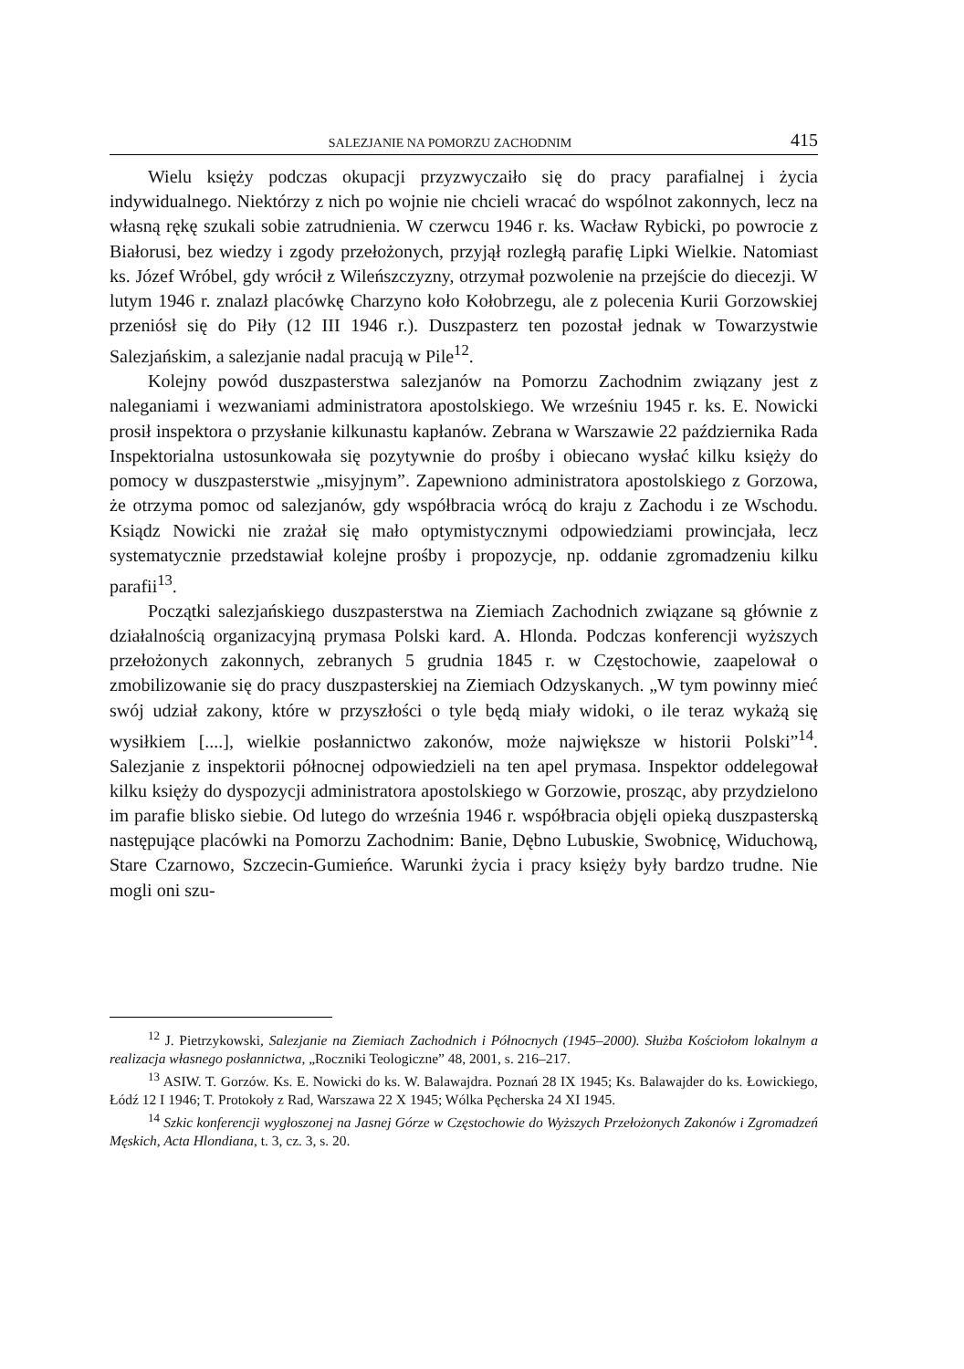SALEZJANIE NA POMORZU ZACHODNIM 415
Wielu księży podczas okupacji przyzwyczaiło się do pracy parafialnej i życia indywidualnego. Niektórzy z nich po wojnie nie chcieli wracać do wspólnot zakonnych, lecz na własną rękę szukali sobie zatrudnienia. W czerwcu 1946 r. ks. Wacław Rybicki, po powrocie z Białorusi, bez wiedzy i zgody przełożonych, przyjął rozległą parafię Lipki Wielkie. Natomiast ks. Józef Wróbel, gdy wrócił z Wileńszczyzny, otrzymał pozwolenie na przejście do diecezji. W lutym 1946 r. znalazł placówkę Charzyno koło Kołobrzegu, ale z polecenia Kurii Gorzowskiej przeniósł się do Piły (12 III 1946 r.). Duszpasterz ten pozostał jednak w Towarzystwie Salezjańskim, a salezjanie nadal pracują w Pile<sup>12</sup>.
Kolejny powód duszpasterstwa salezjanów na Pomorzu Zachodnim związany jest z naleganiami i wezwaniami administratora apostolskiego. We wrześniu 1945 r. ks. E. Nowicki prosił inspektora o przysłanie kilkunastu kapłanów. Zebrana w Warszawie 22 października Rada Inspektorialna ustosunkowała się pozytywnie do prośby i obiecano wysłać kilku księży do pomocy w duszpasterstwie „misyjnym”. Zapewniono administratora apostolskiego z Gorzowa, że otrzyma pomoc od salezjanów, gdy współbracia wrócą do kraju z Zachodu i ze Wschodu. Ksiądz Nowicki nie zrażał się mało optymistycznymi odpowiedziami prowincjała, lecz systematycznie przedstawiał kolejne prośby i propozycje, np. oddanie zgromadzeniu kilku parafii<sup>13</sup>.
Początki salezjańskiego duszpasterstwa na Ziemiach Zachodnich związane są głównie z działalnością organizacyjną prymasa Polski kard. A. Hlonda. Podczas konferencji wyższych przełożonych zakonnych, zebranych 5 grudnia 1845 r. w Częstochowie, zaapelował o zmobilizowanie się do pracy duszpasterskiej na Ziemiach Odzyskanych. „W tym powinny mieć swój udział zakony, które w przyszłości o tyle będą miały widoki, o ile teraz wykażą się wysiłkiem [....], wielkie posłannictwo zakonów, może największe w historii Polski”<sup>14</sup>. Salezjanie z inspektorii północnej odpowiedzieli na ten apel prymasa. Inspektor oddelegował kilku księży do dyspozycji administratora apostolskiego w Gorzowie, prosząc, aby przydzielono im parafie blisko siebie. Od lutego do września 1946 r. współbracia objęli opieką duszpasterską następujące placówki na Pomorzu Zachodnim: Banie, Dębno Lubuskie, Swobnicę, Widuchową, Stare Czarnowo, Szczecin-Gumieńce. Warunki życia i pracy księży były bardzo trudne. Nie mogli oni szu-
<sup>12</sup> J. Pietrzykowski, Salezjanie na Ziemiach Zachodnich i Północnych (1945–2000). Służba Kościołom lokalnym a realizacja własnego posłannictwa, „Roczniki Teologiczne” 48, 2001, s. 216–217.
<sup>13</sup> ASIW. T. Gorzów. Ks. E. Nowicki do ks. W. Balawajdra. Poznań 28 IX 1945; Ks. Balawajder do ks. Łowickiego, Łódź 12 I 1946; T. Protokoły z Rad, Warszawa 22 X 1945; Wólka Pęcherska 24 XI 1945.
<sup>14</sup> Szkic konferencji wygłoszonej na Jasnej Górze w Częstochowie do Wyższych Przełożonych Zakonów i Zgromadzeń Męskich, Acta Hlondiana, t. 3, cz. 3, s. 20.